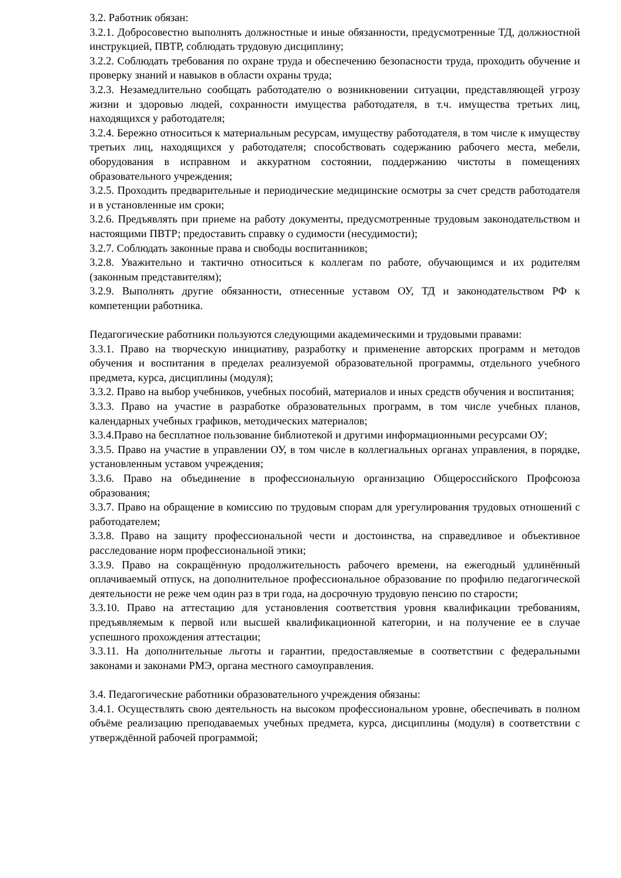3.2. Работник обязан:
3.2.1. Добросовестно выполнять должностные и иные обязанности, предусмотренные ТД, должностной инструкцией, ПВТР, соблюдать трудовую дисциплину;
3.2.2. Соблюдать требования по охране труда и обеспечению безопасности труда, проходить обучение и проверку знаний и навыков в области охраны труда;
3.2.3. Незамедлительно сообщать работодателю о возникновении ситуации, представляющей угрозу жизни и здоровью людей, сохранности имущества работодателя, в т.ч. имущества третьих лиц, находящихся у работодателя;
3.2.4. Бережно относиться к материальным ресурсам, имуществу работодателя, в том числе к имуществу третьих лиц, находящихся у работодателя; способствовать содержанию рабочего места, мебели, оборудования в исправном и аккуратном состоянии, поддержанию чистоты в помещениях образовательного учреждения;
3.2.5. Проходить предварительные и периодические медицинские осмотры за счет средств работодателя и в установленные им сроки;
3.2.6. Предъявлять при приеме на работу документы, предусмотренные трудовым законодательством и настоящими ПВТР; предоставить справку о судимости (несудимости);
3.2.7. Соблюдать законные права и свободы воспитанников;
3.2.8. Уважительно и тактично относиться к коллегам по работе, обучающимся и их родителям (законным представителям);
3.2.9. Выполнять другие обязанности, отнесенные уставом ОУ, ТД и законодательством РФ к компетенции работника.
Педагогические работники пользуются следующими академическими и трудовыми правами:
3.3.1. Право на творческую инициативу, разработку и применение авторских программ и методов обучения и воспитания в пределах реализуемой образовательной программы, отдельного учебного предмета, курса, дисциплины (модуля);
3.3.2. Право на выбор учебников, учебных пособий, материалов и иных средств обучения и воспитания;
3.3.3. Право на участие в разработке образовательных программ, в том числе учебных планов, календарных учебных графиков, методических материалов;
3.3.4.Право на бесплатное пользование библиотекой и другими информационными ресурсами ОУ;
3.3.5. Право на участие в управлении ОУ, в том числе в коллегиальных органах управления, в порядке, установленным уставом учреждения;
3.3.6. Право на объединение в профессиональную организацию Общероссийского Профсоюза образования;
3.3.7. Право на обращение в комиссию по трудовым спорам для урегулирования трудовых отношений с работодателем;
3.3.8. Право на защиту профессиональной чести и достоинства, на справедливое и объективное расследование норм профессиональной этики;
3.3.9. Право на сокращённую продолжительность рабочего времени, на ежегодный удлинённый оплачиваемый отпуск, на дополнительное профессиональное образование по профилю педагогической деятельности не реже чем один раз в три года, на досрочную трудовую пенсию по старости;
3.3.10. Право на аттестацию для установления соответствия уровня квалификации требованиям, предъявляемым к первой или высшей квалификационной категории, и на получение ее в случае успешного прохождения аттестации;
3.3.11. На дополнительные льготы и гарантии, предоставляемые в соответствии с федеральными законами и законами РМЭ, органа местного самоуправления.
3.4. Педагогические работники образовательного учреждения обязаны:
3.4.1. Осуществлять свою деятельность на высоком профессиональном уровне, обеспечивать в полном объёме реализацию преподаваемых учебных предмета, курса, дисциплины (модуля) в соответствии с утверждённой рабочей программой;